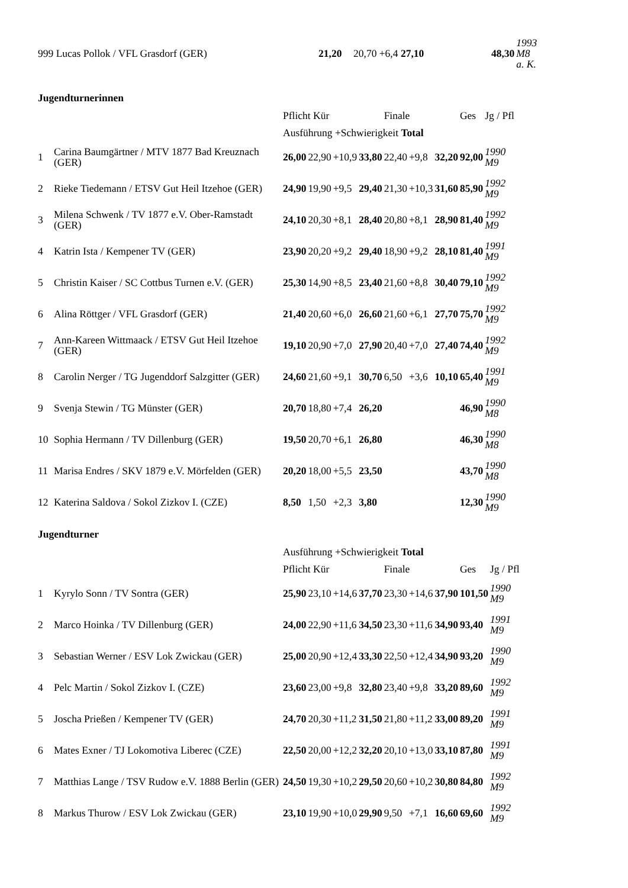| 999 Lucas Pollok / VFL Grasdorf (GER) | | 21,20 | 20,70 +6,4 27,10 | 48,30 | 1993 M8 a. K. |
Jugendturnerinnen
| | | Pflicht Kür | | | | Finale | | | Ges | Jg / Pfl |
| | | Ausführung +Schwierigkeit Total | | | | | | | | |
| 1 | Carina Baumgärtner / MTV 1877 Bad Kreuznach (GER) | 26,00 | 22,90 | +10,9 | 33,80 | 22,40 | +9,8 | 32,20 | 92,00 | 1990 M9 |
| 2 | Rieke Tiedemann / ETSV Gut Heil Itzehoe (GER) | 24,90 | 19,90 | +9,5 | 29,40 | 21,30 | +10,3 | 31,60 | 85,90 | 1992 M9 |
| 3 | Milena Schwenk / TV 1877 e.V. Ober-Ramstadt (GER) | 24,10 | 20,30 | +8,1 | 28,40 | 20,80 | +8,1 | 28,90 | 81,40 | 1992 M9 |
| 4 | Katrin Ista / Kempener TV (GER) | 23,90 | 20,20 | +9,2 | 29,40 | 18,90 | +9,2 | 28,10 | 81,40 | 1991 M9 |
| 5 | Christin Kaiser / SC Cottbus Turnen e.V. (GER) | 25,30 | 14,90 | +8,5 | 23,40 | 21,60 | +8,8 | 30,40 | 79,10 | 1992 M9 |
| 6 | Alina Röttger / VFL Grasdorf (GER) | 21,40 | 20,60 | +6,0 | 26,60 | 21,60 | +6,1 | 27,70 | 75,70 | 1992 M9 |
| 7 | Ann-Kareen Wittmaack / ETSV Gut Heil Itzehoe (GER) | 19,10 | 20,90 | +7,0 | 27,90 | 20,40 | +7,0 | 27,40 | 74,40 | 1992 M9 |
| 8 | Carolin Nerger / TG Jugenddorf Salzgitter (GER) | 24,60 | 21,60 | +9,1 | 30,70 | 6,50 | +3,6 | 10,10 | 65,40 | 1991 M9 |
| 9 | Svenja Stewin / TG Münster (GER) | 20,70 | 18,80 | +7,4 | 26,20 | | | | 46,90 | 1990 M8 |
| 10 | Sophia Hermann / TV Dillenburg (GER) | 19,50 | 20,70 | +6,1 | 26,80 | | | | 46,30 | 1990 M8 |
| 11 | Marisa Endres / SKV 1879 e.V. Mörfelden (GER) | 20,20 | 18,00 | +5,5 | 23,50 | | | | 43,70 | 1990 M8 |
| 12 | Katerina Saldova / Sokol Zizkov I. (CZE) | 8,50 | 1,50 | +2,3 | 3,80 | | | | 12,30 | 1990 M9 |
Jugendturner
| | | Ausführung +Schwierigkeit Total | | | | | | | | |
| | | Pflicht Kür | | | | Finale | | | Ges | Jg / Pfl |
| 1 | Kyrylo Sonn / TV Sontra (GER) | 25,90 | 23,10 | +14,6 | 37,70 | 23,30 | +14,6 | 37,90 | 101,50 | 1990 M9 |
| 2 | Marco Hoinka / TV Dillenburg (GER) | 24,00 | 22,90 | +11,6 | 34,50 | 23,30 | +11,6 | 34,90 | 93,40 | 1991 M9 |
| 3 | Sebastian Werner / ESV Lok Zwickau (GER) | 25,00 | 20,90 | +12,4 | 33,30 | 22,50 | +12,4 | 34,90 | 93,20 | 1990 M9 |
| 4 | Pelc Martin / Sokol Zizkov I. (CZE) | 23,60 | 23,00 | +9,8 | 32,80 | 23,40 | +9,8 | 33,20 | 89,60 | 1992 M9 |
| 5 | Joscha Prießen / Kempener TV (GER) | 24,70 | 20,30 | +11,2 | 31,50 | 21,80 | +11,2 | 33,00 | 89,20 | 1991 M9 |
| 6 | Mates Exner / TJ Lokomotiva Liberec (CZE) | 22,50 | 20,00 | +12,2 | 32,20 | 20,10 | +13,0 | 33,10 | 87,80 | 1991 M9 |
| 7 | Matthias Lange / TSV Rudow e.V. 1888 Berlin (GER) | 24,50 | 19,30 | +10,2 | 29,50 | 20,60 | +10,2 | 30,80 | 84,80 | 1992 M9 |
| 8 | Markus Thurow / ESV Lok Zwickau (GER) | 23,10 | 19,90 | +10,0 | 29,90 | 9,50 | +7,1 | 16,60 | 69,60 | 1992 M9 |